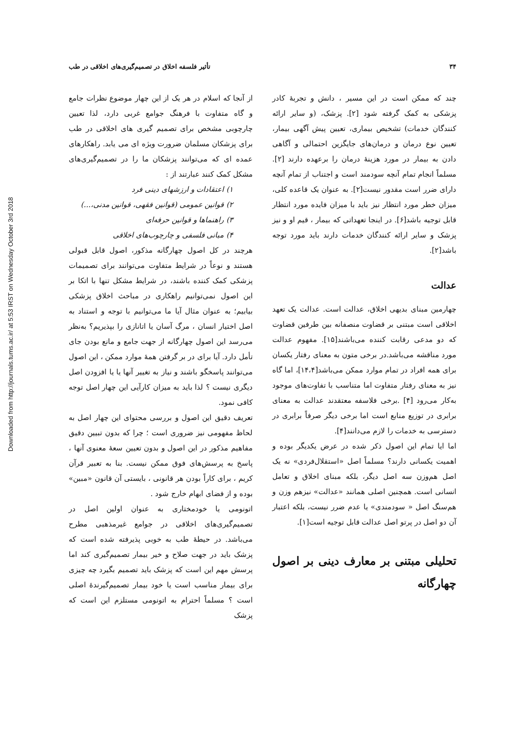Downloaded from http://journals.tums.ac.ir/ at 5:53 IRST on Wednesday October 3rd 2018
۳۴ تأثیر فلسفه اخلاق در تصمیم‌گیری‌های اخلاقی در طب
چند که ممکن است در این مسیر ، دانش و تجربهٔ کادر پزشکی به کمک گرفته شود [۲]. پزشک، (و سایر ارائه کنندگان خدمات) تشخیص بیماری، تعیین پیش آگهی بیمار، تعیین نوع درمان و درمان‌های جایگزین احتمالی و آگاهی دادن به بیمار در مورد هزینهٔ درمان را برعهده دارند [۲]. مسلماً انجام تمام آنچه سودمند است و اجتناب از تمام آنچه دارای ضرر است مقدور نیست[۲]. به عنوان یک قاعده کلی، میزان خطر مورد انتظار نیز باید با میزان فایده مورد انتظار قابل توجیه باشد[۶]. در اینجا تعهداتی که بیمار ، قیم او و نیز پزشک و سایر ارائه کنندگان خدمات دارند باید مورد توجه باشد[۲].
عدالت
چهارمین مبنای بدیهی اخلاق، عدالت است. عدالت یک تعهد اخلاقی است مبتنی بر قضاوت منصفانه بین طرفین قضاوت که دو مدعی رقابت کننده می‌باشند[۱۵]. مفهوم عدالت مورد مناقشه می‌باشد.در برخی متون به معنای رفتار یکسان برای همه افراد در تمام موارد ممکن می‌باشد[۱۴،۴]، اما گاه نیز به معنای رفتار متفاوت اما متناسب با تفاوت‌های موجود به‌کار می‌رود [۴] .برخی فلاسفه معتقدند عدالت به معنای برابری در توزیع منابع است اما برخی دیگر صرفاً برابری در دسترسی به خدمات را لازم می‌دانند[۴].
اما ایا تمام این اصول ذکر شده در عرض یکدیگر بوده و اهمیت یکسانی دارند؟ مسلماً اصل «استقلال‌فردی» نه یک اصل هم‌وزن سه اصل دیگر، بلکه مبنای اخلاق و تعامل انسانی است. همچنین اصلی همانند «عدالت» نیزهم وزن و هم‌سنگ اصل « سودمندی» یا عدم ضرر نیست، بلکه اعتبار آن دو اصل در پرتو اصل عدالت قابل توجیه است[۱].
تحلیلی مبتنی بر معارف دینی بر اصول چهارگانه
از آنجا که اسلام در هر یک از این چهار موضوع نظرات جامع و گاه متفاوت با فرهنگ جوامع غربی دارد، لذا تعیین چارچوبی مشخص برای تصمیم گیری های اخلاقی در طب برای پزشکان مسلمان ضرورت ویژه ای می یابد. راهکارهای عمده ای که می‌توانند پزشکان ما را در تصمیم‌گیری‌های مشکل کمک کنند عبارتند از :
۱) اعتقادات و ارزشهای دینی فرد
۲) قوانین عمومی (قوانین فقهی، قوانین مدنی،...)
۳) راهنماها و قوانین حرفه‌ای
۴) مبانی فلسفی و چارچوب‌های اخلاقی
هرچند در کل اصول چهارگانه مذکور، اصول قابل قبولی هستند و نوعاً در شرایط متفاوت می‌توانند برای تصمیمات پزشکی کمک کننده باشند، در شرایط مشکل تنها با اتکا بر این اصول نمی‌توانیم راهکاری در مباحث اخلاق پزشکی بیابیم؛ به عنوان مثال آیا ما می‌توانیم با توجه و استناد به اصل اختیار انسان ، مرگ آسان یا اتانازی را بپذیریم؟ به‌نظر می‌رسد این اصول چهارگانه از جهت جامع و مانع بودن جای تأمل دارد. آیا برای در بر گرفتن همهٔ موارد ممکن ، این اصول می‌توانند پاسخگو باشند و نیاز به تغییر آنها یا یا افزودن اصل دیگری نیست ؟ لذا باید به میزان کارآیی این چهار اصل توجه کافی نمود.
تعریف دقیق این اصول و بررسی محتوای این چهار اصل به لحاظ مفهومی نیز ضروری است ؛ چرا که بدون تبیین دقیق مفاهیم مذکور در این اصول و بدون تعیین سعهٔ معنوی آنها ، پاسخ به پرسش‌های فوق ممکن نیست. بنا به تعبیر قرآن کریم ، برای کاراً بودن هر قانونی ، بایستی آن قانون «مبین» بوده و از فضای ابهام خارج شود .
اتونومی یا خودمختاری به عنوان اولین اصل در تصمیم‌گیری‌های اخلاقی در جوامع غیرمذهبی مطرح می‌باشد. در حیطهٔ طب به خوبی پذیرفته شده است که پزشک باید در جهت صلاح و خیر بیمار تصمیم‌گیری کند اما پرسش مهم این است که پزشک باید تصمیم بگیرد چه چیزی برای بیمار مناسب است یا خود بیمار تصمیم‌گیرندهٔ اصلی است ؟ مسلماً احترام به اتونومی مستلزم این است که پزشک